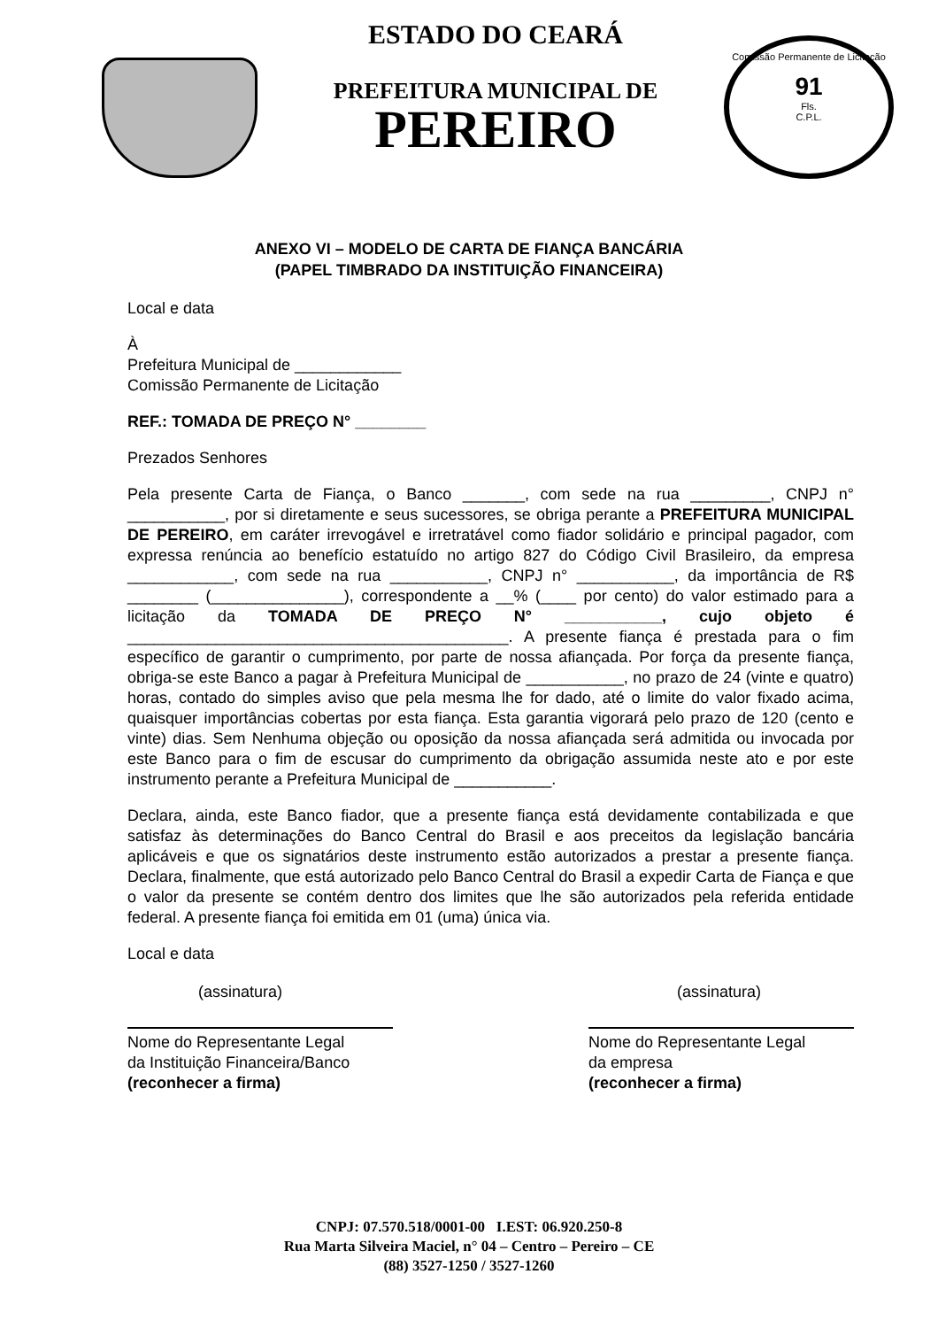Comissão Permanente de Licitação
91
Fls.
C.P.L.
ESTADO DO CEARÁ
PREFEITURA MUNICIPAL DE
PEREIRO
ANEXO VI – MODELO DE CARTA DE FIANÇA BANCÁRIA
(PAPEL TIMBRADO DA INSTITUIÇÃO FINANCEIRA)
Local e data
À
Prefeitura Municipal de ____________
Comissão Permanente de Licitação
REF.: TOMADA DE PREÇO N° ________
Prezados Senhores
Pela presente Carta de Fiança, o Banco _______, com sede na rua _________, CNPJ n° ___________, por si diretamente e seus sucessores, se obriga perante a PREFEITURA MUNICIPAL DE PEREIRO, em caráter irrevogável e irretratável como fiador solidário e principal pagador, com expressa renúncia ao benefício estatuído no artigo 827 do Código Civil Brasileiro, da empresa ____________, com sede na rua ___________, CNPJ n° ___________, da importância de R$ ________ (_______________), correspondente a __% (____ por cento) do valor estimado para a licitação da TOMADA DE PREÇO N° ___________, cujo objeto é ___________________________________________. A presente fiança é prestada para o fim específico de garantir o cumprimento, por parte de nossa afiançada. Por força da presente fiança, obriga-se este Banco a pagar à Prefeitura Municipal de ___________, no prazo de 24 (vinte e quatro) horas, contado do simples aviso que pela mesma lhe for dado, até o limite do valor fixado acima, quaisquer importâncias cobertas por esta fiança. Esta garantia vigorará pelo prazo de 120 (cento e vinte) dias. Sem Nenhuma objeção ou oposição da nossa afiançada será admitida ou invocada por este Banco para o fim de escusar do cumprimento da obrigação assumida neste ato e por este instrumento perante a Prefeitura Municipal de ___________.
Declara, ainda, este Banco fiador, que a presente fiança está devidamente contabilizada e que satisfaz às determinações do Banco Central do Brasil e aos preceitos da legislação bancária aplicáveis e que os signatários deste instrumento estão autorizados a prestar a presente fiança. Declara, finalmente, que está autorizado pelo Banco Central do Brasil a expedir Carta de Fiança e que o valor da presente se contém dentro dos limites que lhe são autorizados pela referida entidade federal. A presente fiança foi emitida em 01 (uma) única via.
Local e data
(assinatura)
Nome do Representante Legal
da Instituição Financeira/Banco
(reconhecer a firma)
(assinatura)
Nome do Representante Legal
da empresa
(reconhecer a firma)
CNPJ: 07.570.518/0001-00 I.EST: 06.920.250-8
Rua Marta Silveira Maciel, n° 04 – Centro – Pereiro – CE
(88) 3527-1250 / 3527-1260